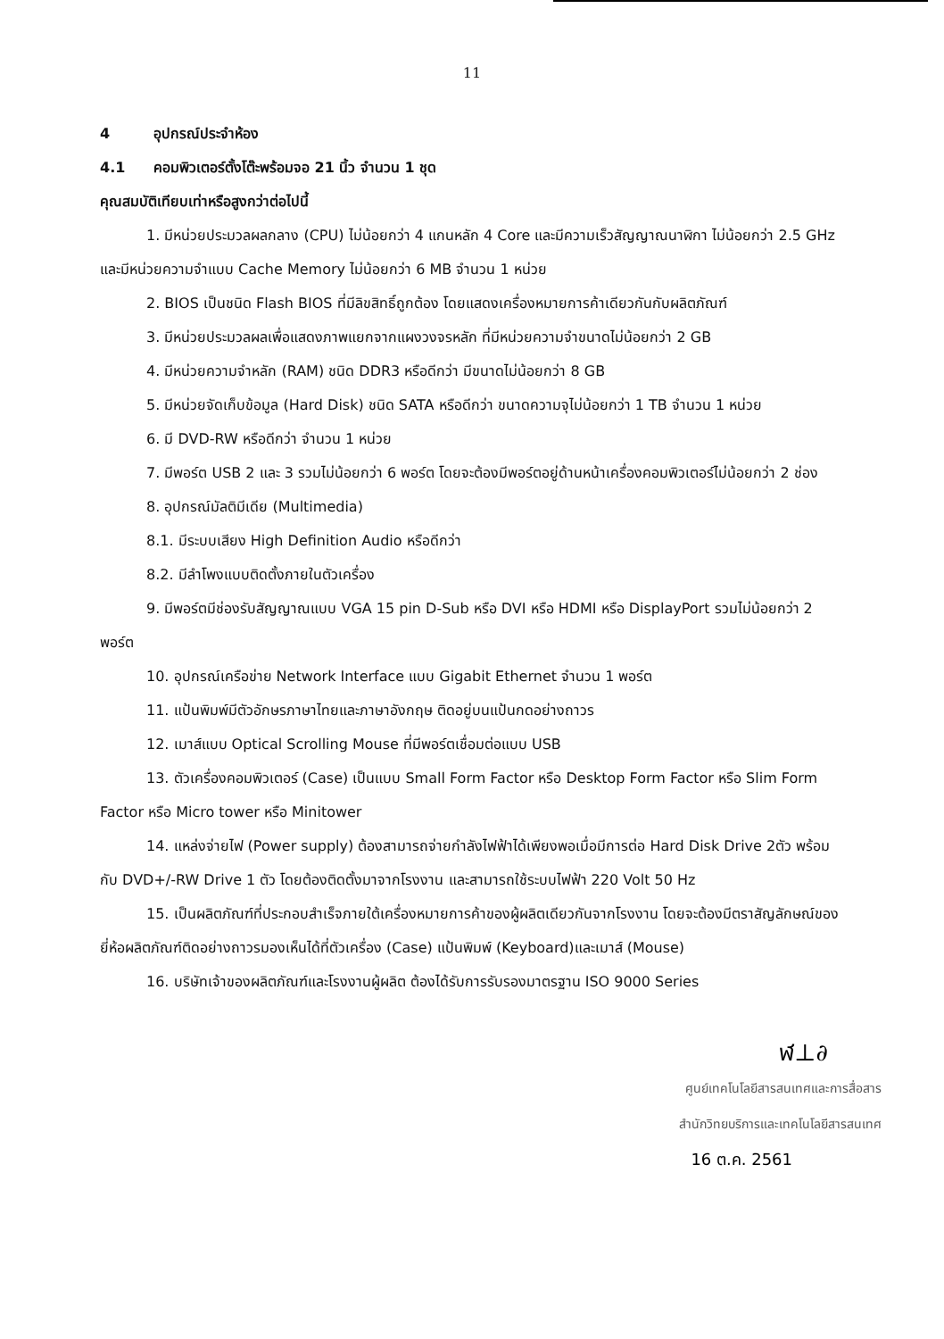11
4 อุปกรณ์ประจำห้อง
4.1 คอมพิวเตอร์ตั้งโต๊ะพร้อมจอ 21 นิ้ว จำนวน 1 ชุด
คุณสมบัติเทียบเท่าหรือสูงกว่าต่อไปนี้
1. มีหน่วยประมวลผลกลาง (CPU) ไม่น้อยกว่า 4 แกนหลัก 4 Core และมีความเร็วสัญญาณนาฬิกา ไม่น้อยกว่า 2.5 GHz และมีหน่วยความจำแบบ Cache Memory ไม่น้อยกว่า 6 MB จำนวน 1 หน่วย
2. BIOS เป็นชนิด Flash BIOS ที่มีลิขสิทธิ์ถูกต้อง โดยแสดงเครื่องหมายการค้าเดียวกันกับผลิตภัณฑ์
3. มีหน่วยประมวลผลเพื่อแสดงภาพแยกจากแผงวงจรหลัก ที่มีหน่วยความจำขนาดไม่น้อยกว่า 2 GB
4. มีหน่วยความจำหลัก (RAM) ชนิด DDR3 หรือดีกว่า มีขนาดไม่น้อยกว่า 8 GB
5. มีหน่วยจัดเก็บข้อมูล (Hard Disk) ชนิด SATA หรือดีกว่า ขนาดความจุไม่น้อยกว่า 1 TB จำนวน 1 หน่วย
6. มี DVD-RW หรือดีกว่า จำนวน 1 หน่วย
7. มีพอร์ต USB 2 และ 3 รวมไม่น้อยกว่า 6 พอร์ต โดยจะต้องมีพอร์ตอยู่ด้านหน้าเครื่องคอมพิวเตอร์ไม่น้อยกว่า 2 ช่อง
8. อุปกรณ์มัลติมีเดีย (Multimedia)
8.1. มีระบบเสียง High Definition Audio หรือดีกว่า
8.2. มีลำโพงแบบติดตั้งภายในตัวเครื่อง
9. มีพอร์ตมีช่องรับสัญญาณแบบ VGA 15 pin D-Sub หรือ DVI หรือ HDMI หรือ DisplayPort รวมไม่น้อยกว่า 2 พอร์ต
10. อุปกรณ์เครือข่าย Network Interface แบบ Gigabit Ethernet จำนวน 1 พอร์ต
11. แป้นพิมพ์มีตัวอักษรภาษาไทยและภาษาอังกฤษ ติดอยู่บนแป้นกดอย่างถาวร
12. เมาส์แบบ Optical Scrolling Mouse ที่มีพอร์ตเชื่อมต่อแบบ USB
13. ตัวเครื่องคอมพิวเตอร์ (Case) เป็นแบบ Small Form Factor หรือ Desktop Form Factor หรือ Slim Form Factor หรือ Micro tower หรือ Minitower
14. แหล่งจ่ายไฟ (Power supply) ต้องสามารถจ่ายกำลังไฟฟ้าได้เพียงพอเมื่อมีการต่อ Hard Disk Drive 2ตัว พร้อมกับ DVD+/-RW Drive 1 ตัว โดยต้องติดตั้งมาจากโรงงาน และสามารถใช้ระบบไฟฟ้า 220 Volt 50 Hz
15. เป็นผลิตภัณฑ์ที่ประกอบสำเร็จภายใต้เครื่องหมายการค้าของผู้ผลิตเดียวกันจากโรงงาน โดยจะต้องมีตราสัญลักษณ์ของยี่ห้อผลิตภัณฑ์ติดอย่างถาวรมองเห็นได้ที่ตัวเครื่อง (Case) แป้นพิมพ์ (Keyboard)และเมาส์ (Mouse)
16. บริษัทเจ้าของผลิตภัณฑ์และโรงงานผู้ผลิต ต้องได้รับการรับรองมาตรฐาน ISO 9000 Series
ฬ⊥∂
ศูนย์เทคโนโลยีสารสนเทศและการสื่อสาร
สำนักวิทยบริการและเทคโนโลยีสารสนเทศ
16 ต.ค. 2561